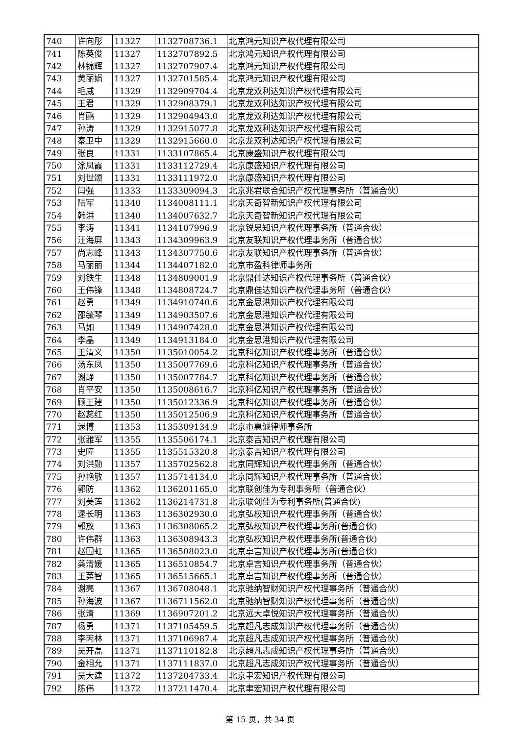| 740 | 许向彤 | 11327 | 1132708736.1 | 北京鸿元知识产权代理有限公司 |
| 741 | 陈英俊 | 11327 | 1132707892.5 | 北京鸿元知识产权代理有限公司 |
| 742 | 林锦辉 | 11327 | 1132707907.4 | 北京鸿元知识产权代理有限公司 |
| 743 | 黄丽娟 | 11327 | 1132701585.4 | 北京鸿元知识产权代理有限公司 |
| 744 | 毛威 | 11329 | 1132909704.4 | 北京龙双利达知识产权代理有限公司 |
| 745 | 王君 | 11329 | 1132908379.1 | 北京龙双利达知识产权代理有限公司 |
| 746 | 肖鹂 | 11329 | 1132904943.0 | 北京龙双利达知识产权代理有限公司 |
| 747 | 孙涛 | 11329 | 1132915077.8 | 北京龙双利达知识产权代理有限公司 |
| 748 | 秦卫中 | 11329 | 1132915660.0 | 北京龙双利达知识产权代理有限公司 |
| 749 | 张良 | 11331 | 1133107865.4 | 北京康盛知识产权代理有限公司 |
| 750 | 涂凤霞 | 11331 | 1133112729.4 | 北京康盛知识产权代理有限公司 |
| 751 | 刘世颂 | 11331 | 1133111972.0 | 北京康盛知识产权代理有限公司 |
| 752 | 闫强 | 11333 | 1133309094.3 | 北京兆君联合知识产权代理事务所（普通合伙） |
| 753 | 陆军 | 11340 | 1134008111.1 | 北京天奇智新知识产权代理有限公司 |
| 754 | 韩洪 | 11340 | 1134007632.7 | 北京天奇智新知识产权代理有限公司 |
| 755 | 李涛 | 11341 | 1134107996.9 | 北京锐思知识产权代理事务所（普通合伙） |
| 756 | 汪海屏 | 11343 | 1134309963.9 | 北京友联知识产权代理事务所（普通合伙） |
| 757 | 尚志峰 | 11343 | 1134307750.6 | 北京友联知识产权代理事务所（普通合伙） |
| 758 | 马丽丽 | 11344 | 1134407182.0 | 北京市盈科律师事务所 |
| 759 | 刘铁生 | 11348 | 1134809001.9 | 北京鼎佳达知识产权代理事务所（普通合伙） |
| 760 | 王伟锋 | 11348 | 1134808724.7 | 北京鼎佳达知识产权代理事务所（普通合伙） |
| 761 | 赵勇 | 11349 | 1134910740.6 | 北京金思港知识产权代理有限公司 |
| 762 | 邵毓琴 | 11349 | 1134903507.6 | 北京金思港知识产权代理有限公司 |
| 763 | 马如 | 11349 | 1134907428.0 | 北京金思港知识产权代理有限公司 |
| 764 | 李晶 | 11349 | 1134913184.0 | 北京金思港知识产权代理有限公司 |
| 765 | 王清义 | 11350 | 1135010054.2 | 北京科亿知识产权代理事务所（普通合伙） |
| 766 | 汤东凤 | 11350 | 1135007769.6 | 北京科亿知识产权代理事务所（普通合伙） |
| 767 | 谢静 | 11350 | 1135007784.7 | 北京科亿知识产权代理事务所（普通合伙） |
| 768 | 肖平安 | 11350 | 1135008616.7 | 北京科亿知识产权代理事务所（普通合伙） |
| 769 | 顾王建 | 11350 | 1135012336.9 | 北京科亿知识产权代理事务所（普通合伙） |
| 770 | 赵蕊红 | 11350 | 1135012506.9 | 北京科亿知识产权代理事务所（普通合伙） |
| 771 | 逯博 | 11353 | 1135309134.9 | 北京市惠诚律师事务所 |
| 772 | 张雅军 | 11355 | 1135506174.1 | 北京泰吉知识产权代理有限公司 |
| 773 | 史瞳 | 11355 | 1135515320.8 | 北京泰吉知识产权代理有限公司 |
| 774 | 刘洪勋 | 11357 | 1135702562.8 | 北京同辉知识产权代理事务所（普通合伙） |
| 775 | 孙艳敏 | 11357 | 1135714134.0 | 北京同辉知识产权代理事务所（普通合伙） |
| 776 | 郭防 | 11362 | 1136201165.0 | 北京联创佳为专利事务所（普通合伙） |
| 777 | 刘美莲 | 11362 | 1136214731.8 | 北京联创佳为专利事务所(普通合伙) |
| 778 | 逯长明 | 11363 | 1136302930.0 | 北京弘权知识产权代理事务所（普通合伙） |
| 779 | 郭放 | 11363 | 1136308065.2 | 北京弘权知识产权代理事务所(普通合伙) |
| 780 | 许伟群 | 11363 | 1136308943.3 | 北京弘权知识产权代理事务所(普通合伙) |
| 781 | 赵国虹 | 11365 | 1136508023.0 | 北京卓言知识产权代理事务所(普通合伙) |
| 782 | 龚清媛 | 11365 | 1136510854.7 | 北京卓言知识产权代理事务所（普通合伙） |
| 783 | 王茀智 | 11365 | 1136515665.1 | 北京卓言知识产权代理事务所（普通合伙） |
| 784 | 谢亮 | 11367 | 1136708048.1 | 北京驰纳智财知识产权代理事务所（普通合伙） |
| 785 | 孙海波 | 11367 | 1136711562.0 | 北京驰纳智财知识产权代理事务所（普通合伙） |
| 786 | 张清 | 11369 | 1136907201.2 | 北京远大卓悦知识产权代理事务所（普通合伙） |
| 787 | 杨勇 | 11371 | 1137105459.5 | 北京超凡志成知识产权代理事务所（普通合伙） |
| 788 | 李丙林 | 11371 | 1137106987.4 | 北京超凡志成知识产权代理事务所（普通合伙） |
| 789 | 吴开磊 | 11371 | 1137110182.8 | 北京超凡志成知识产权代理事务所（普通合伙） |
| 790 | 金相允 | 11371 | 1137111837.0 | 北京超凡志成知识产权代理事务所（普通合伙） |
| 791 | 吴大建 | 11372 | 1137204733.4 | 北京聿宏知识产权代理有限公司 |
| 792 | 陈伟 | 11372 | 1137211470.4 | 北京聿宏知识产权代理有限公司 |
第 15 页，共 34 页